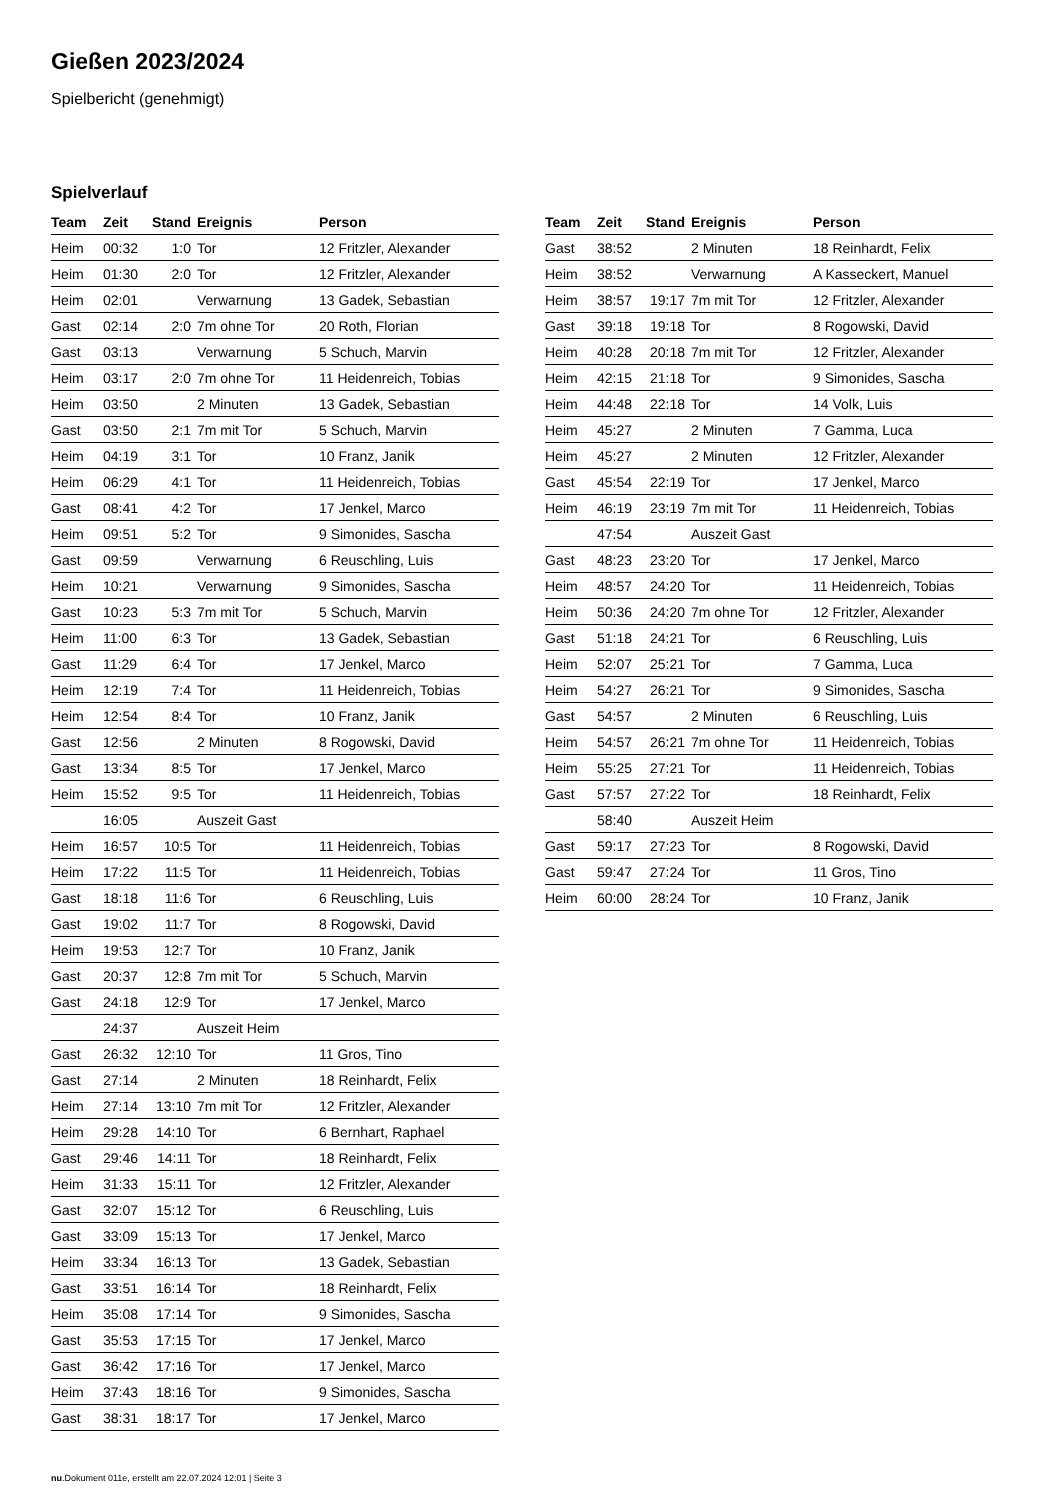Gießen 2023/2024
Spielbericht (genehmigt)
Spielverlauf
| Team | Zeit | Stand | Ereignis | Person |
| --- | --- | --- | --- | --- |
| Heim | 00:32 | 1:0 | Tor | 12 Fritzler, Alexander |
| Heim | 01:30 | 2:0 | Tor | 12 Fritzler, Alexander |
| Heim | 02:01 | | Verwarnung | 13 Gadek, Sebastian |
| Gast | 02:14 | 2:0 | 7m ohne Tor | 20 Roth, Florian |
| Gast | 03:13 | | Verwarnung | 5 Schuch, Marvin |
| Heim | 03:17 | 2:0 | 7m ohne Tor | 11 Heidenreich, Tobias |
| Heim | 03:50 | | 2 Minuten | 13 Gadek, Sebastian |
| Gast | 03:50 | 2:1 | 7m mit Tor | 5 Schuch, Marvin |
| Heim | 04:19 | 3:1 | Tor | 10 Franz, Janik |
| Heim | 06:29 | 4:1 | Tor | 11 Heidenreich, Tobias |
| Gast | 08:41 | 4:2 | Tor | 17 Jenkel, Marco |
| Heim | 09:51 | 5:2 | Tor | 9 Simonides, Sascha |
| Gast | 09:59 | | Verwarnung | 6 Reuschling, Luis |
| Heim | 10:21 | | Verwarnung | 9 Simonides, Sascha |
| Gast | 10:23 | 5:3 | 7m mit Tor | 5 Schuch, Marvin |
| Heim | 11:00 | 6:3 | Tor | 13 Gadek, Sebastian |
| Gast | 11:29 | 6:4 | Tor | 17 Jenkel, Marco |
| Heim | 12:19 | 7:4 | Tor | 11 Heidenreich, Tobias |
| Heim | 12:54 | 8:4 | Tor | 10 Franz, Janik |
| Gast | 12:56 | | 2 Minuten | 8 Rogowski, David |
| Gast | 13:34 | 8:5 | Tor | 17 Jenkel, Marco |
| Heim | 15:52 | 9:5 | Tor | 11 Heidenreich, Tobias |
| | 16:05 | | Auszeit Gast | |
| Heim | 16:57 | 10:5 | Tor | 11 Heidenreich, Tobias |
| Heim | 17:22 | 11:5 | Tor | 11 Heidenreich, Tobias |
| Gast | 18:18 | 11:6 | Tor | 6 Reuschling, Luis |
| Gast | 19:02 | 11:7 | Tor | 8 Rogowski, David |
| Heim | 19:53 | 12:7 | Tor | 10 Franz, Janik |
| Gast | 20:37 | 12:8 | 7m mit Tor | 5 Schuch, Marvin |
| Gast | 24:18 | 12:9 | Tor | 17 Jenkel, Marco |
| | 24:37 | | Auszeit Heim | |
| Gast | 26:32 | 12:10 | Tor | 11 Gros, Tino |
| Gast | 27:14 | | 2 Minuten | 18 Reinhardt, Felix |
| Heim | 27:14 | 13:10 | 7m mit Tor | 12 Fritzler, Alexander |
| Heim | 29:28 | 14:10 | Tor | 6 Bernhart, Raphael |
| Gast | 29:46 | 14:11 | Tor | 18 Reinhardt, Felix |
| Heim | 31:33 | 15:11 | Tor | 12 Fritzler, Alexander |
| Gast | 32:07 | 15:12 | Tor | 6 Reuschling, Luis |
| Gast | 33:09 | 15:13 | Tor | 17 Jenkel, Marco |
| Heim | 33:34 | 16:13 | Tor | 13 Gadek, Sebastian |
| Gast | 33:51 | 16:14 | Tor | 18 Reinhardt, Felix |
| Heim | 35:08 | 17:14 | Tor | 9 Simonides, Sascha |
| Gast | 35:53 | 17:15 | Tor | 17 Jenkel, Marco |
| Gast | 36:42 | 17:16 | Tor | 17 Jenkel, Marco |
| Heim | 37:43 | 18:16 | Tor | 9 Simonides, Sascha |
| Gast | 38:31 | 18:17 | Tor | 17 Jenkel, Marco |
| Team | Zeit | Stand | Ereignis | Person |
| --- | --- | --- | --- | --- |
| Gast | 38:52 | | 2 Minuten | 18 Reinhardt, Felix |
| Heim | 38:52 | | Verwarnung | A Kasseckert, Manuel |
| Heim | 38:57 | 19:17 | 7m mit Tor | 12 Fritzler, Alexander |
| Gast | 39:18 | 19:18 | Tor | 8 Rogowski, David |
| Heim | 40:28 | 20:18 | 7m mit Tor | 12 Fritzler, Alexander |
| Heim | 42:15 | 21:18 | Tor | 9 Simonides, Sascha |
| Heim | 44:48 | 22:18 | Tor | 14 Volk, Luis |
| Heim | 45:27 | | 2 Minuten | 7 Gamma, Luca |
| Heim | 45:27 | | 2 Minuten | 12 Fritzler, Alexander |
| Gast | 45:54 | 22:19 | Tor | 17 Jenkel, Marco |
| Heim | 46:19 | 23:19 | 7m mit Tor | 11 Heidenreich, Tobias |
| | 47:54 | | Auszeit Gast | |
| Gast | 48:23 | 23:20 | Tor | 17 Jenkel, Marco |
| Heim | 48:57 | 24:20 | Tor | 11 Heidenreich, Tobias |
| Heim | 50:36 | 24:20 | 7m ohne Tor | 12 Fritzler, Alexander |
| Gast | 51:18 | 24:21 | Tor | 6 Reuschling, Luis |
| Heim | 52:07 | 25:21 | Tor | 7 Gamma, Luca |
| Heim | 54:27 | 26:21 | Tor | 9 Simonides, Sascha |
| Gast | 54:57 | | 2 Minuten | 6 Reuschling, Luis |
| Heim | 54:57 | 26:21 | 7m ohne Tor | 11 Heidenreich, Tobias |
| Heim | 55:25 | 27:21 | Tor | 11 Heidenreich, Tobias |
| Gast | 57:57 | 27:22 | Tor | 18 Reinhardt, Felix |
| | 58:40 | | Auszeit Heim | |
| Gast | 59:17 | 27:23 | Tor | 8 Rogowski, David |
| Gast | 59:47 | 27:24 | Tor | 11 Gros, Tino |
| Heim | 60:00 | 28:24 | Tor | 10 Franz, Janik |
nu.Dokument 011e, erstellt am 22.07.2024 12:01 | Seite 3